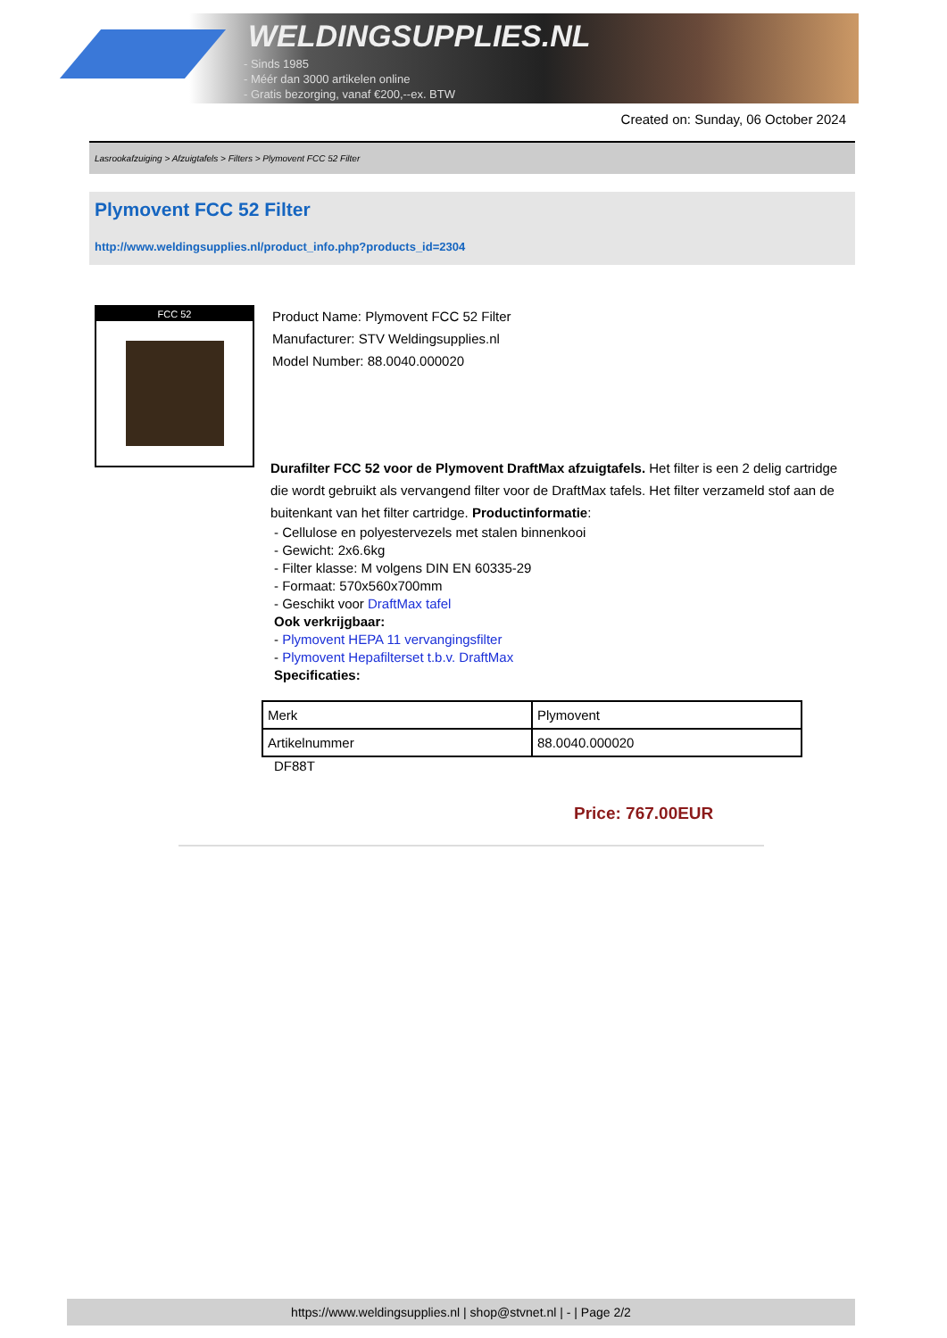WELDINGSUPPLIES.NL
- Sinds 1985
- Méér dan 3000 artikelen online
- Gratis bezorging, vanaf €200,--ex. BTW
Created on: Sunday, 06 October 2024
Lasrookafzuiging > Afzuigtafels > Filters > Plymovent FCC 52 Filter
Plymovent FCC 52 Filter
http://www.weldingsupplies.nl/product_info.php?products_id=2304
FCC 52
Product Name: Plymovent FCC 52 Filter
Manufacturer: STV Weldingsupplies.nl
Model Number: 88.0040.000020
Durafilter FCC 52 voor de Plymovent DraftMax afzuigtafels. Het filter is een 2 delig cartridge die wordt gebruikt als vervangend filter voor de DraftMax tafels. Het filter verzameld stof aan de buitenkant van het filter cartridge. Productinformatie:
- Cellulose en polyestervezels met stalen binnenkooi
- Gewicht: 2x6.6kg
- Filter klasse: M volgens DIN EN 60335-29
- Formaat: 570x560x700mm
- Geschikt voor DraftMax tafel
Ook verkrijgbaar:
- Plymovent HEPA 11 vervangingsfilter
- Plymovent Hepafilterset t.b.v. DraftMax
Specificaties:
| Merk | Plymovent |
| Artikelnummer | 88.0040.000020 |
DF88T
Price: 767.00EUR
https://www.weldingsupplies.nl | shop@stvnet.nl | - | Page 2/2